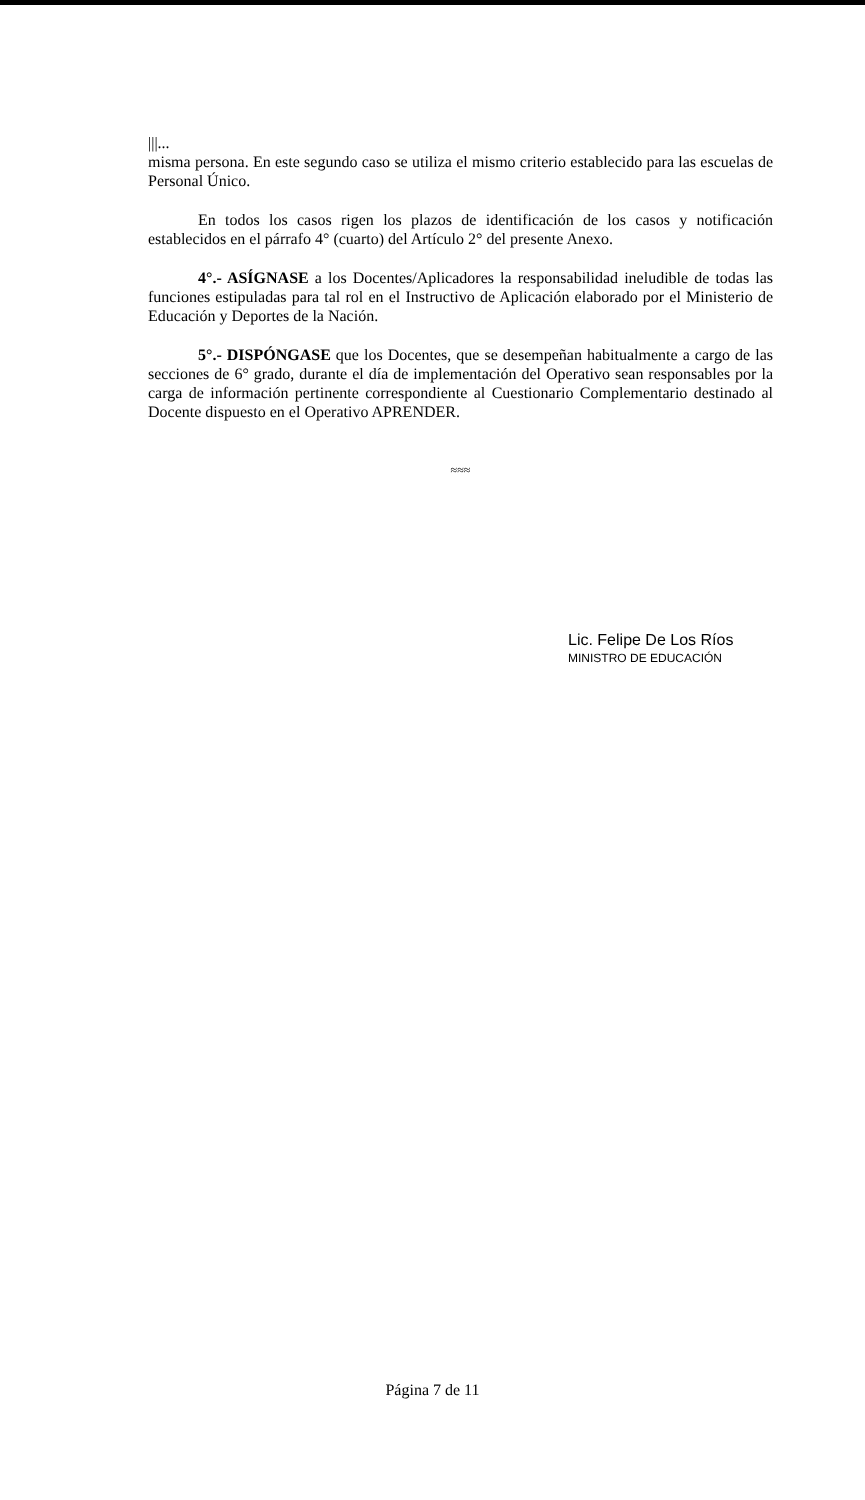|||...
misma persona. En este segundo caso se utiliza el mismo criterio establecido para las escuelas de Personal Único.
En todos los casos rigen los plazos de identificación de los casos y notificación establecidos en el párrafo 4° (cuarto) del Artículo 2° del presente Anexo.
4°.- ASÍGNASE a los Docentes/Aplicadores la responsabilidad ineludible de todas las funciones estipuladas para tal rol en el Instructivo de Aplicación elaborado por el Ministerio de Educación y Deportes de la Nación.
5°.- DISPÓNGASE que los Docentes, que se desempeñan habitualmente a cargo de las secciones de 6° grado, durante el día de implementación del Operativo sean responsables por la carga de información pertinente correspondiente al Cuestionario Complementario destinado al Docente dispuesto en el Operativo APRENDER.
≈≈≈
Lic. Felipe De Los Ríos
MINISTRO DE EDUCACIÓN
Página 7 de 11